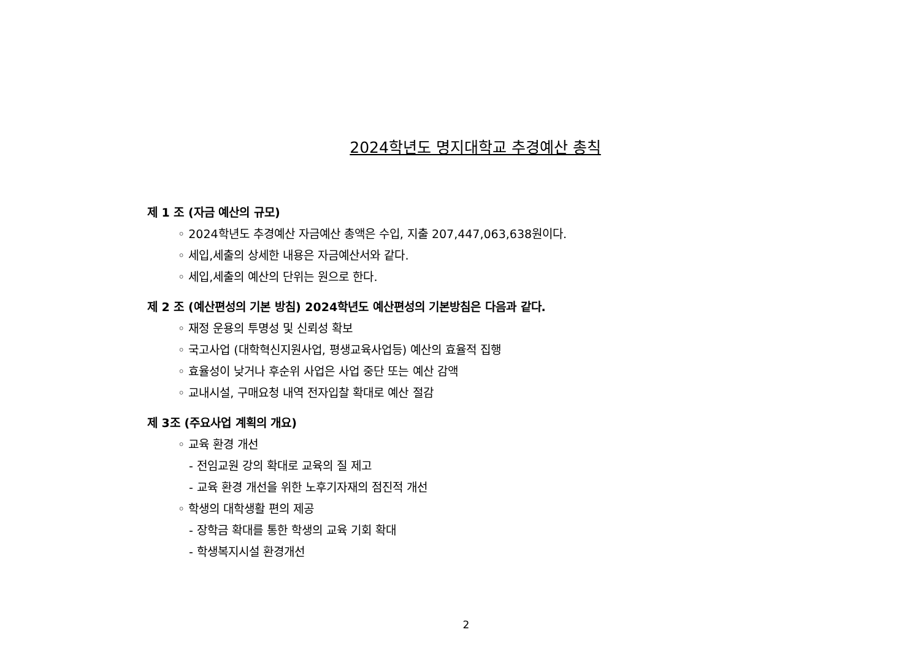2024학년도 명지대학교 추경예산 총칙
제 1 조 (자금 예산의 규모)
◦ 2024학년도 추경예산 자금예산 총액은 수입, 지출 207,447,063,638원이다.
◦ 세입,세출의 상세한 내용은 자금예산서와 같다.
◦ 세입,세출의 예산의 단위는 원으로 한다.
제 2 조 (예산편성의 기본 방침) 2024학년도 예산편성의 기본방침은 다음과 같다.
◦ 재정 운용의 투명성 및 신뢰성 확보
◦ 국고사업 (대학혁신지원사업, 평생교육사업등) 예산의 효율적 집행
◦ 효율성이 낮거나 후순위 사업은 사업 중단 또는 예산 감액
◦ 교내시설, 구매요청 내역 전자입찰 확대로 예산 절감
제 3조 (주요사업 계획의 개요)
◦ 교육 환경 개선
- 전임교원 강의 확대로 교육의 질 제고
- 교육 환경 개선을 위한 노후기자재의 점진적 개선
◦ 학생의 대학생활 편의 제공
- 장학금 확대를 통한 학생의 교육 기회 확대
- 학생복지시설 환경개선
2